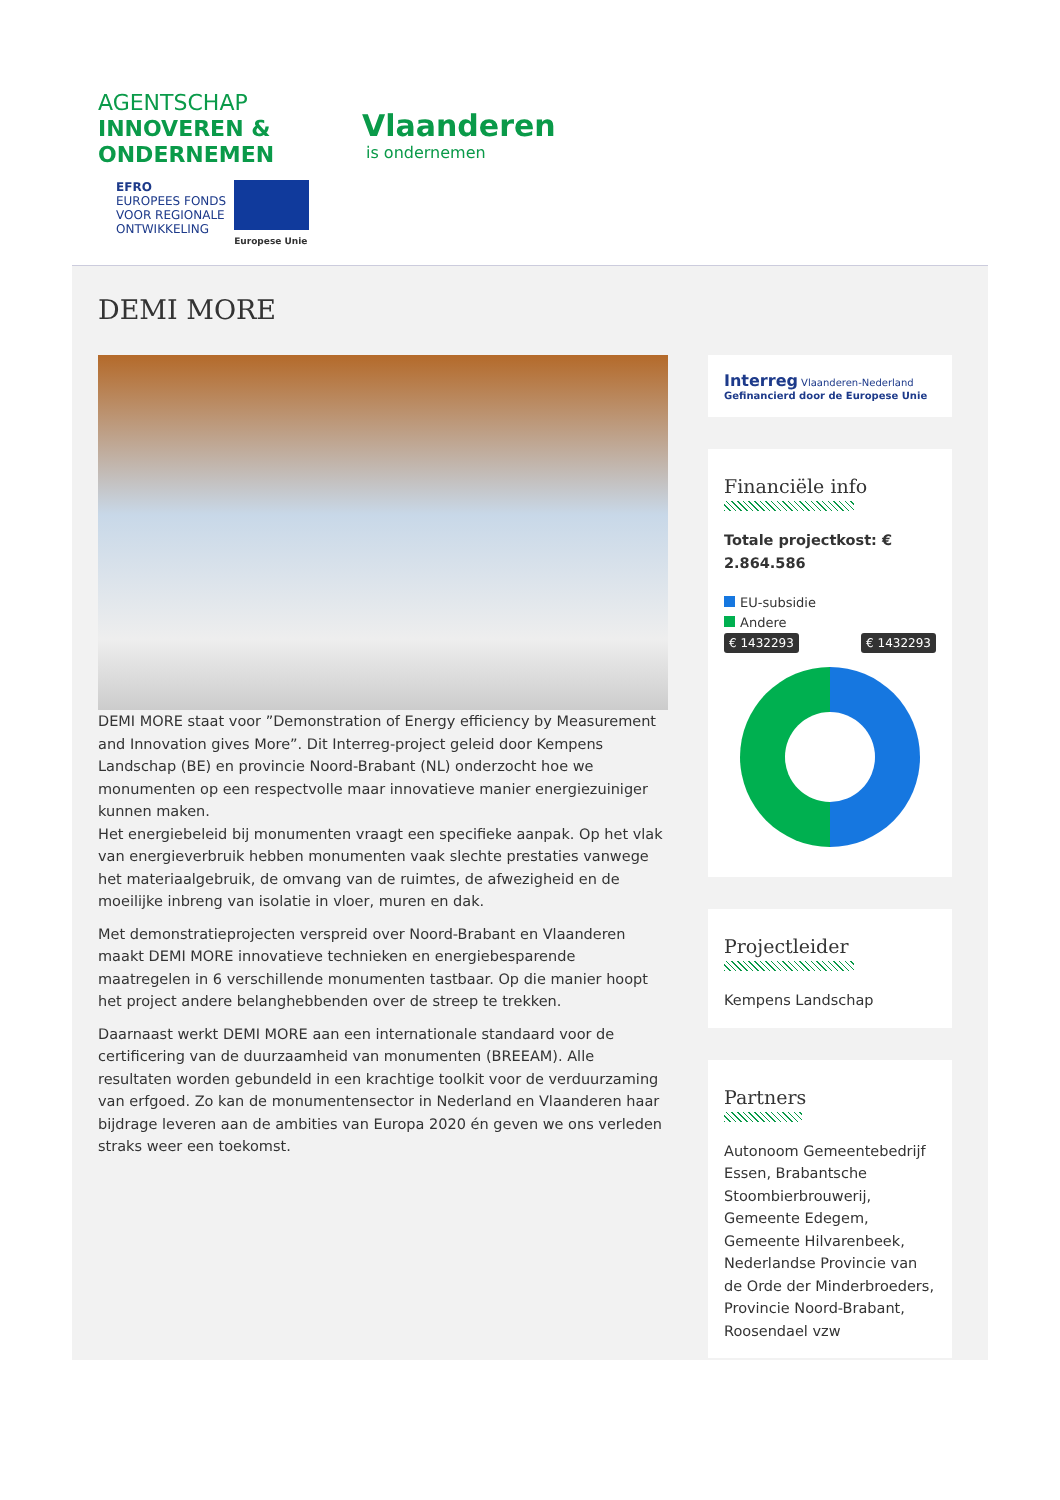AGENTSCHAP
INNOVEREN &
ONDERNEMEN
Vlaanderen
is ondernemen
EFRO
EUROPEES FONDS
VOOR REGIONALE
ONTWIKKELING
Europese Unie
DEMI MORE
DEMI MORE staat voor ”Demonstration of Energy efficiency by Measurement and Innovation gives More”. Dit Interreg-project geleid door Kempens Landschap (BE) en provincie Noord-Brabant (NL) onderzocht hoe we monumenten op een respectvolle maar innovatieve manier energiezuiniger kunnen maken.
Het energiebeleid bij monumenten vraagt een specifieke aanpak. Op het vlak van energieverbruik hebben monumenten vaak slechte prestaties vanwege het materiaalgebruik, de omvang van de ruimtes, de afwezigheid en de moeilijke inbreng van isolatie in vloer, muren en dak.
Met demonstratieprojecten verspreid over Noord-Brabant en Vlaanderen maakt DEMI MORE innovatieve technieken en energiebesparende maatregelen in 6 verschillende monumenten tastbaar. Op die manier hoopt het project andere belanghebbenden over de streep te trekken.
Daarnaast werkt DEMI MORE aan een internationale standaard voor de certificering van de duurzaamheid van monumenten (BREEAM). Alle resultaten worden gebundeld in een krachtige toolkit voor de verduurzaming van erfgoed. Zo kan de monumentensector in Nederland en Vlaanderen haar bijdrage leveren aan de ambities van Europa 2020 én geven we ons verleden straks weer een toekomst.
Interreg Vlaanderen-Nederland Gefinancierd door de Europese Unie
Financiële info
Totale projectkost: € 2.864.586
EU-subsidie
Andere
€ 1432293 € 1432293
Projectleider
Kempens Landschap
Partners
Autonoom Gemeentebedrijf Essen, Brabantsche Stoombierbrouwerij, Gemeente Edegem, Gemeente Hilvarenbeek, Nederlandse Provincie van de Orde der Minderbroeders, Provincie Noord-Brabant, Roosendael vzw